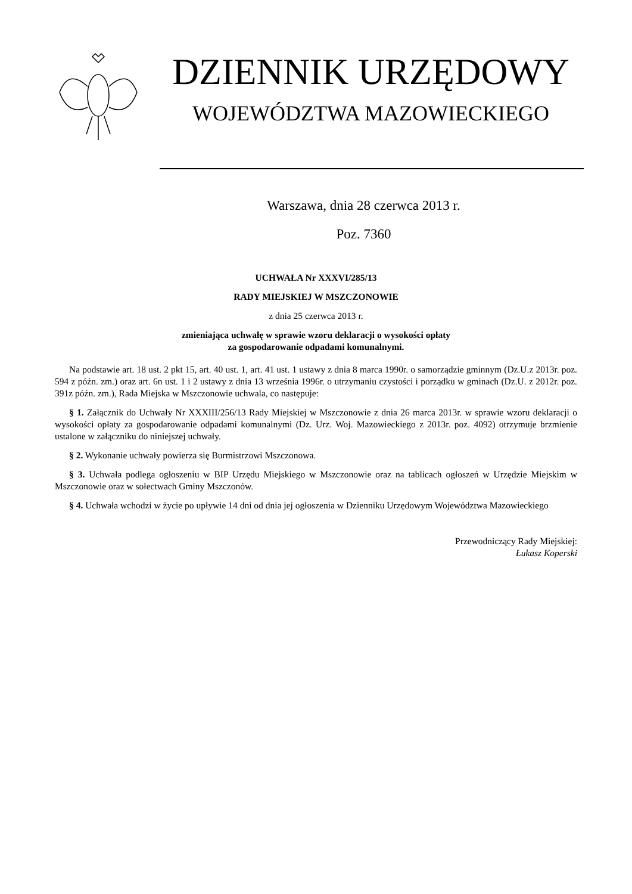DZIENNIK URZĘDOWY
WOJEWÓDZTWA MAZOWIECKIEGO
Warszawa, dnia 28 czerwca 2013 r.
Poz. 7360
UCHWAŁA Nr XXXVI/285/13
RADY MIEJSKIEJ W MSZCZONOWIE
z dnia 25 czerwca 2013 r.
zmieniająca uchwałę w sprawie wzoru deklaracji o wysokości opłaty
za gospodarowanie odpadami komunalnymi.
Na podstawie art. 18 ust. 2 pkt 15, art. 40 ust. 1, art. 41 ust. 1 ustawy z dnia 8 marca 1990r. o samorządzie gminnym (Dz.U.z 2013r. poz. 594 z późn. zm.) oraz art. 6n ust. 1 i 2 ustawy z dnia 13 września 1996r. o utrzymaniu czystości i porządku w gminach (Dz.U. z 2012r. poz. 391z późn. zm.), Rada Miejska w Mszczonowie uchwala, co następuje:
§ 1. Załącznik do Uchwały Nr XXXIII/256/13 Rady Miejskiej w Mszczonowie z dnia 26 marca 2013r. w sprawie wzoru deklaracji o wysokości opłaty za gospodarowanie odpadami komunalnymi (Dz. Urz. Woj. Mazowieckiego z 2013r. poz. 4092) otrzymuje brzmienie ustalone w załączniku do niniejszej uchwały.
§ 2. Wykonanie uchwały powierza się Burmistrzowi Mszczonowa.
§ 3. Uchwała podlega ogłoszeniu w BIP Urzędu Miejskiego w Mszczonowie oraz na tablicach ogłoszeń w Urzędzie Miejskim w Mszczonowie oraz w sołectwach Gminy Mszczonów.
§ 4. Uchwała wchodzi w życie po upływie 14 dni od dnia jej ogłoszenia w Dzienniku Urzędowym Województwa Mazowieckiego
Przewodniczący Rady Miejskiej:
Łukasz Koperski